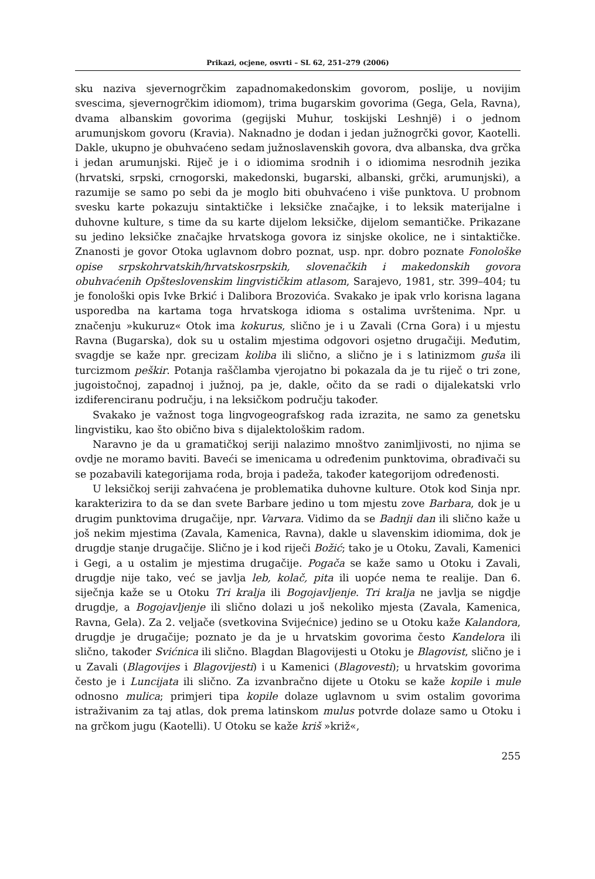Prikazi, ocjene, osvrti – SL 62, 251–279 (2006)
sku naziva sjevernogrčkim zapadnomakedonskim govorom, poslije, u novijim svescima, sjevernogrčkim idiomom), trima bugarskim govorima (Gega, Gela, Ravna), dvama albanskim govorima (gegijski Muhur, toskijski Leshnjë) i o jednom arumunjskom govoru (Kravia). Naknadno je dodan i jedan južnogrčki govor, Kaotelli. Dakle, ukupno je obuhvaćeno sedam južnoslavenskih govora, dva albanska, dva grčka i jedan arumunjski. Riječ je i o idiomima srodnih i o idiomima nesrodnih jezika (hrvatski, srpski, crnogorski, makedonski, bugarski, albanski, grčki, arumunjski), a razumije se samo po sebi da je moglo biti obuhvaćeno i više punktova. U probnom svesku karte pokazuju sintaktičke i leksičke značajke, i to leksik materijalne i duhovne kulture, s time da su karte dijelom leksičke, dijelom semantičke. Prikazane su jedino leksičke značajke hrvatskoga govora iz sinjske okolice, ne i sintaktičke. Znanosti je govor Otoka uglavnom dobro poznat, usp. npr. dobro poznate Fonološke opise srpskohrvatskih/hrvatskosrpskih, slovenačkih i makedonskih govora obuhvaćenih Opšteslovenskim lingvističkim atlasom, Sarajevo, 1981, str. 399–404; tu je fonološki opis Ivke Brkić i Dalibora Brozovića. Svakako je ipak vrlo korisna lagana usporedba na kartama toga hrvatskoga idioma s ostalima uvrštenima. Npr. u značenju »kukuruz« Otok ima kokurus, slično je i u Zavali (Crna Gora) i u mjestu Ravna (Bugarska), dok su u ostalim mjestima odgovori osjetno drugačiji. Međutim, svagdje se kaže npr. grecizam koliba ili slično, a slično je i s latinizmom guša ili turcizmom peškir. Potanja raščlamba vjerojatno bi pokazala da je tu riječ o tri zone, jugoistočnoj, zapadnoj i južnoj, pa je, dakle, očito da se radi o dijalekatski vrlo izdiferenciranu području, i na leksičkom području također.
Svakako je važnost toga lingvogeografskog rada izrazita, ne samo za genetsku lingvistiku, kao što obično biva s dijalektološkim radom.
Naravno je da u gramatičkoj seriji nalazimo mnoštvo zanimljivosti, no njima se ovdje ne moramo baviti. Baveći se imenicama u određenim punktovima, obrađivači su se pozabavili kategorijama roda, broja i padeža, također kategorijom određenosti.
U leksičkoj seriji zahvaćena je problematika duhovne kulture. Otok kod Sinja npr. karakterizira to da se dan svete Barbare jedino u tom mjestu zove Barbara, dok je u drugim punktovima drugačije, npr. Varvara. Vidimo da se Badnji dan ili slično kaže u još nekim mjestima (Zavala, Kamenica, Ravna), dakle u slavenskim idiomima, dok je drugdje stanje drugačije. Slično je i kod riječi Božić; tako je u Otoku, Zavali, Kamenici i Gegi, a u ostalim je mjestima drugačije. Pogača se kaže samo u Otoku i Zavali, drugdje nije tako, već se javlja leb, kolač, pita ili uopće nema te realije. Dan 6. siječnja kaže se u Otoku Tri kralja ili Bogojavljenje. Tri kralja ne javlja se nigdje drugdje, a Bogojavljenje ili slično dolazi u još nekoliko mjesta (Zavala, Kamenica, Ravna, Gela). Za 2. veljače (svetkovina Svijećnice) jedino se u Otoku kaže Kalandora, drugdje je drugačije; poznato je da je u hrvatskim govorima često Kandelora ili slično, također Svićnica ili slično. Blagdan Blagovijesti u Otoku je Blagovist, slično je i u Zavali (Blagovijes i Blagovijesti) i u Kamenici (Blagovesti); u hrvatskim govorima često je i Luncijata ili slično. Za izvanbračno dijete u Otoku se kaže kopile i mule odnosno mulica; primjeri tipa kopile dolaze uglavnom u svim ostalim govorima istraživanim za taj atlas, dok prema latinskom mulus potvrde dolaze samo u Otoku i na grčkom jugu (Kaotelli). U Otoku se kaže kriš »križ«,
255